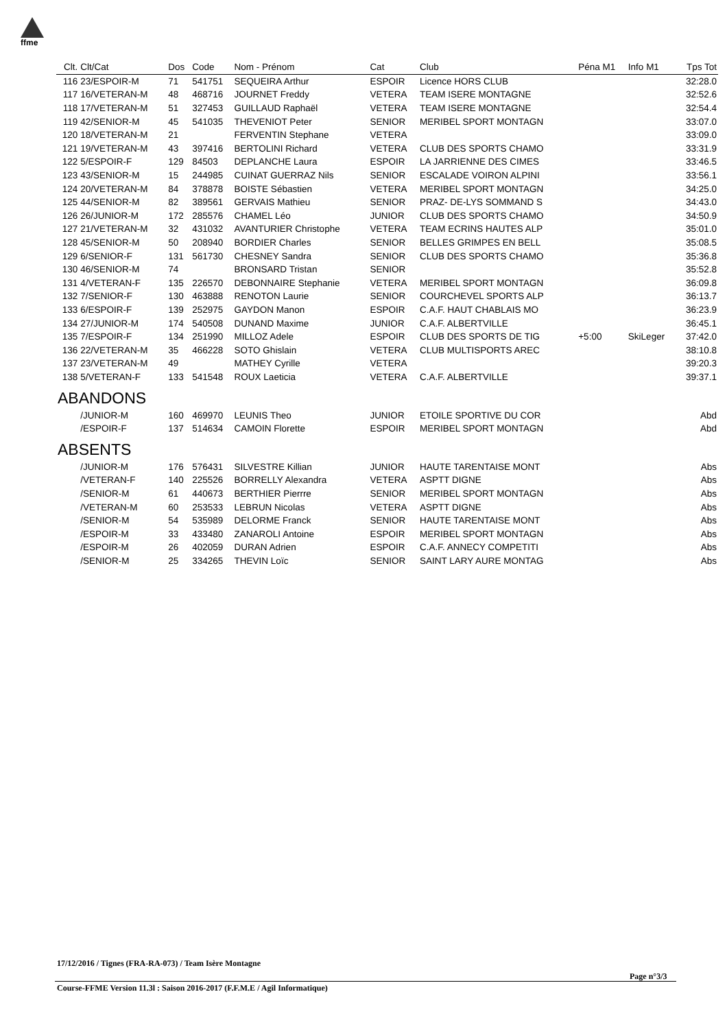ffme
| Clt. | Clt/Cat | Dos | Code | Nom - Prénom | Cat | Club | Péna M1 | Info M1 | Tps Tot |
| --- | --- | --- | --- | --- | --- | --- | --- | --- | --- |
| 116 | 23/ESPOIR-M | 71 | 541751 | SEQUEIRA Arthur | ESPOIR | Licence HORS CLUB | | | 32:28.0 |
| 117 | 16/VETERAN-M | 48 | 468716 | JOURNET Freddy | VETERA | TEAM ISERE MONTAGNE | | | 32:52.6 |
| 118 | 17/VETERAN-M | 51 | 327453 | GUILLAUD Raphaël | VETERA | TEAM ISERE MONTAGNE | | | 32:54.4 |
| 119 | 42/SENIOR-M | 45 | 541035 | THEVENIOT Peter | SENIOR | MERIBEL SPORT MONTAGN | | | 33:07.0 |
| 120 | 18/VETERAN-M | 21 | | FERVENTIN Stephane | VETERA | | | | 33:09.0 |
| 121 | 19/VETERAN-M | 43 | 397416 | BERTOLINI Richard | VETERA | CLUB DES SPORTS CHAMO | | | 33:31.9 |
| 122 | 5/ESPOIR-F | 129 | 84503 | DEPLANCHE Laura | ESPOIR | LA JARRIENNE DES CIMES | | | 33:46.5 |
| 123 | 43/SENIOR-M | 15 | 244985 | CUINAT GUERRAZ Nils | SENIOR | ESCALADE VOIRON ALPINI | | | 33:56.1 |
| 124 | 20/VETERAN-M | 84 | 378878 | BOISTE Sébastien | VETERA | MERIBEL SPORT MONTAGN | | | 34:25.0 |
| 125 | 44/SENIOR-M | 82 | 389561 | GERVAIS Mathieu | SENIOR | PRAZ- DE-LYS SOMMAND S | | | 34:43.0 |
| 126 | 26/JUNIOR-M | 172 | 285576 | CHAMEL Léo | JUNIOR | CLUB DES SPORTS CHAMO | | | 34:50.9 |
| 127 | 21/VETERAN-M | 32 | 431032 | AVANTURIER Christophe | VETERA | TEAM ECRINS HAUTES ALP | | | 35:01.0 |
| 128 | 45/SENIOR-M | 50 | 208940 | BORDIER Charles | SENIOR | BELLES GRIMPES EN BELL | | | 35:08.5 |
| 129 | 6/SENIOR-F | 131 | 561730 | CHESNEY Sandra | SENIOR | CLUB DES SPORTS CHAMO | | | 35:36.8 |
| 130 | 46/SENIOR-M | 74 | | BRONSARD Tristan | SENIOR | | | | 35:52.8 |
| 131 | 4/VETERAN-F | 135 | 226570 | DEBONNAIRE Stephanie | VETERA | MERIBEL SPORT MONTAGN | | | 36:09.8 |
| 132 | 7/SENIOR-F | 130 | 463888 | RENOTON Laurie | SENIOR | COURCHEVEL SPORTS ALP | | | 36:13.7 |
| 133 | 6/ESPOIR-F | 139 | 252975 | GAYDON Manon | ESPOIR | C.A.F. HAUT CHABLAIS MO | | | 36:23.9 |
| 134 | 27/JUNIOR-M | 174 | 540508 | DUNAND Maxime | JUNIOR | C.A.F. ALBERTVILLE | | | 36:45.1 |
| 135 | 7/ESPOIR-F | 134 | 251990 | MILLOZ Adele | ESPOIR | CLUB DES SPORTS DE TIG | +5:00 | SkiLeger | 37:42.0 |
| 136 | 22/VETERAN-M | 35 | 466228 | SOTO Ghislain | VETERA | CLUB MULTISPORTS AREC | | | 38:10.8 |
| 137 | 23/VETERAN-M | 49 | | MATHEY Cyrille | VETERA | | | | 39:20.3 |
| 138 | 5/VETERAN-F | 133 | 541548 | ROUX Laeticia | VETERA | C.A.F. ALBERTVILLE | | | 39:37.1 |
| ABANDONS | | | | | | | | | |
| | /JUNIOR-M | 160 | 469970 | LEUNIS Theo | JUNIOR | ETOILE SPORTIVE DU COR | | | Abd |
| | /ESPOIR-F | 137 | 514634 | CAMOIN Florette | ESPOIR | MERIBEL SPORT MONTAGN | | | Abd |
| ABSENTS | | | | | | | | | |
| | /JUNIOR-M | 176 | 576431 | SILVESTRE Killian | JUNIOR | HAUTE TARENTAISE MONT | | | Abs |
| | /VETERAN-F | 140 | 225526 | BORRELLY Alexandra | VETERA | ASPTT DIGNE | | | Abs |
| | /SENIOR-M | 61 | 440673 | BERTHIER Pierrre | SENIOR | MERIBEL SPORT MONTAGN | | | Abs |
| | /VETERAN-M | 60 | 253533 | LEBRUN Nicolas | VETERA | ASPTT DIGNE | | | Abs |
| | /SENIOR-M | 54 | 535989 | DELORME Franck | SENIOR | HAUTE TARENTAISE MONT | | | Abs |
| | /ESPOIR-M | 33 | 433480 | ZANAROLI Antoine | ESPOIR | MERIBEL SPORT MONTAGN | | | Abs |
| | /ESPOIR-M | 26 | 402059 | DURAN Adrien | ESPOIR | C.A.F. ANNECY COMPETITI | | | Abs |
| | /SENIOR-M | 25 | 334265 | THEVIN Loïc | SENIOR | SAINT LARY AURE MONTAG | | | Abs |
17/12/2016 / Tignes (FRA-RA-073) / Team Isère Montagne
Page n°3/3
Course-FFME Version 11.3l : Saison 2016-2017 (F.F.M.E / Agil Informatique)